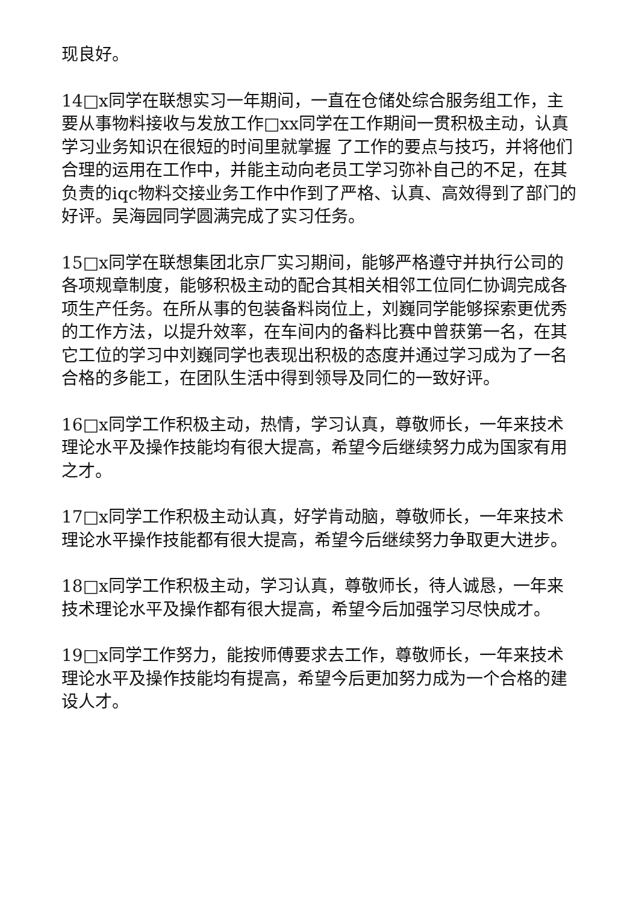现良好。
14□x同学在联想实习一年期间，一直在仓储处综合服务组工作，主要从事物料接收与发放工作□xx同学在工作期间一贯积极主动，认真学习业务知识在很短的时间里就掌握 了工作的要点与技巧，并将他们合理的运用在工作中，并能主动向老员工学习弥补自己的不足，在其负责的iqc物料交接业务工作中作到了严格、认真、高效得到了部门的好评。吴海园同学圆满完成了实习任务。
15□x同学在联想集团北京厂实习期间，能够严格遵守并执行公司的各项规章制度，能够积极主动的配合其相关相邻工位同仁协调完成各项生产任务。在所从事的包装备料岗位上，刘巍同学能够探索更优秀的工作方法，以提升效率，在车间内的备料比赛中曾获第一名，在其它工位的学习中刘巍同学也表现出积极的态度并通过学习成为了一名合格的多能工，在团队生活中得到领导及同仁的一致好评。
16□x同学工作积极主动，热情，学习认真，尊敬师长，一年来技术理论水平及操作技能均有很大提高，希望今后继续努力成为国家有用之才。
17□x同学工作积极主动认真，好学肯动脑，尊敬师长，一年来技术理论水平操作技能都有很大提高，希望今后继续努力争取更大进步。
18□x同学工作积极主动，学习认真，尊敬师长，待人诚恳，一年来技术理论水平及操作都有很大提高，希望今后加强学习尽快成才。
19□x同学工作努力，能按师傅要求去工作，尊敬师长，一年来技术理论水平及操作技能均有提高，希望今后更加努力成为一个合格的建设人才。